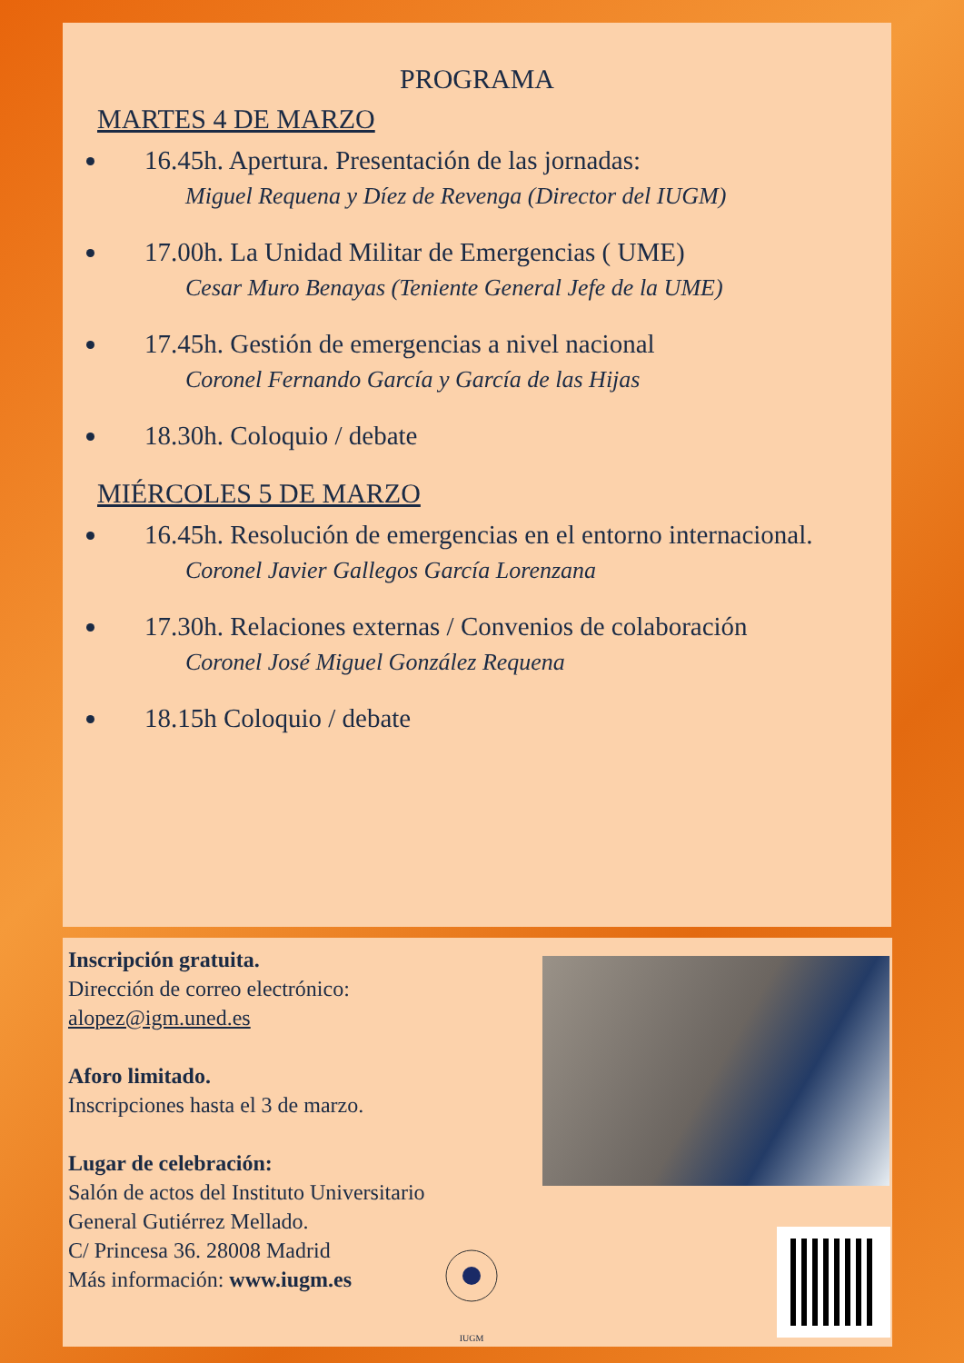PROGRAMA
MARTES 4 DE MARZO
16.45h. Apertura. Presentación de las jornadas:
Miguel Requena y Díez de Revenga (Director del IUGM)
17.00h. La Unidad Militar de Emergencias ( UME)
Cesar Muro Benayas (Teniente General Jefe de la UME)
17.45h. Gestión de emergencias a nivel nacional
Coronel Fernando García y García de las Hijas
18.30h. Coloquio / debate
MIÉRCOLES 5 DE MARZO
16.45h. Resolución de emergencias en el entorno internacional.
Coronel Javier Gallegos García Lorenzana
17.30h. Relaciones externas / Convenios de colaboración
Coronel José Miguel González Requena
18.15h Coloquio / debate
Inscripción gratuita.
Dirección de correo electrónico:
alopez@igm.uned.es
Aforo limitado.
Inscripciones hasta el 3 de marzo.
Lugar de celebración:
Salón de actos del Instituto Universitario
General Gutiérrez Mellado.
C/ Princesa 36. 28008 Madrid
Más información: www.iugm.es
IUGM